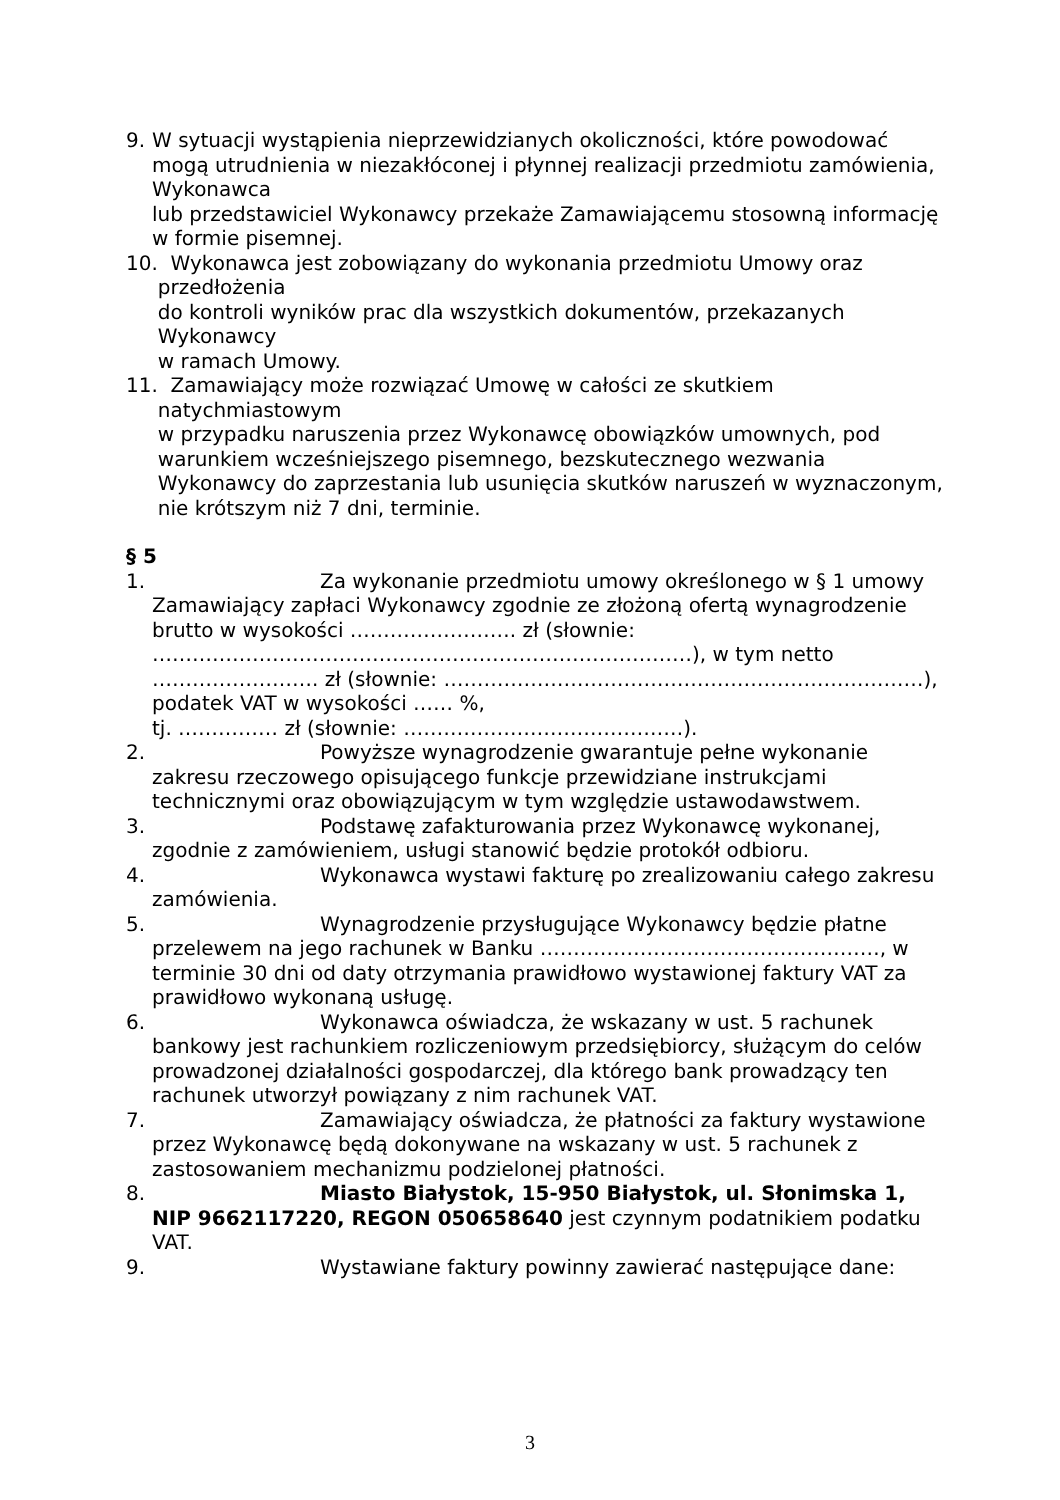9. W sytuacji wystąpienia nieprzewidzianych okoliczności, które powodować mogą utrudnienia w niezakłóconej i płynnej realizacji przedmiotu zamówienia, Wykonawca
lub przedstawiciel Wykonawcy przekaże Zamawiającemu stosowną informację w formie pisemnej.
10. Wykonawca jest zobowiązany do wykonania przedmiotu Umowy oraz przedłożenia
do kontroli wyników prac dla wszystkich dokumentów, przekazanych Wykonawcy
w ramach Umowy.
11. Zamawiający może rozwiązać Umowę w całości ze skutkiem natychmiastowym
w przypadku naruszenia przez Wykonawcę obowiązków umownych, pod warunkiem wcześniejszego pisemnego, bezskutecznego wezwania Wykonawcy do zaprzestania lub usunięcia skutków naruszeń w wyznaczonym, nie krótszym niż 7 dni, terminie.
§ 5
1. Za wykonanie przedmiotu umowy określonego w § 1 umowy Zamawiający zapłaci Wykonawcy zgodnie ze złożoną ofertą wynagrodzenie brutto w wysokości ……………………. zł (słownie: ………………………………………………………………………), w tym netto ……………………. zł (słownie: ………………………………………………………………), podatek VAT w wysokości …… %,
tj. …………… zł (słownie: ……………………………………).
2. Powyższe wynagrodzenie gwarantuje pełne wykonanie zakresu rzeczowego opisującego funkcje przewidziane instrukcjami technicznymi oraz obowiązującym w tym względzie ustawodawstwem.
3. Podstawę zafakturowania przez Wykonawcę wykonanej, zgodnie z zamówieniem, usługi stanowić będzie protokół odbioru.
4. Wykonawca wystawi fakturę po zrealizowaniu całego zakresu zamówienia.
5. Wynagrodzenie przysługujące Wykonawcy będzie płatne przelewem na jego rachunek w Banku ……………………………………………, w terminie 30 dni od daty otrzymania prawidłowo wystawionej faktury VAT za prawidłowo wykonaną usługę.
6. Wykonawca oświadcza, że wskazany w ust. 5 rachunek bankowy jest rachunkiem rozliczeniowym przedsiębiorcy, służącym do celów prowadzonej działalności gospodarczej, dla którego bank prowadzący ten rachunek utworzył powiązany z nim rachunek VAT.
7. Zamawiający oświadcza, że płatności za faktury wystawione przez Wykonawcę będą dokonywane na wskazany w ust. 5 rachunek z zastosowaniem mechanizmu podzielonej płatności.
8. Miasto Białystok, 15-950 Białystok, ul. Słonimska 1, NIP 9662117220, REGON 050658640 jest czynnym podatnikiem podatku VAT.
9. Wystawiane faktury powinny zawierać następujące dane:
3